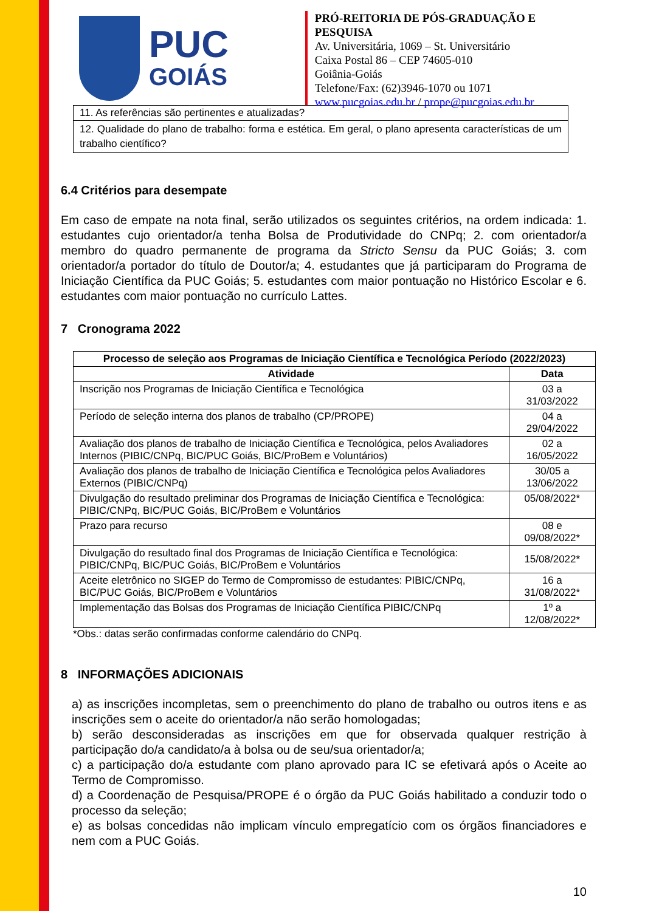PUC
GOIÁS
PRÓ-REITORIA DE PÓS-GRADUAÇÃO E PESQUISA
Av. Universitária, 1069 – St. Universitário
Caixa Postal 86 – CEP 74605-010
Goiânia-Goiás
Telefone/Fax: (62)3946-1070 ou 1071
www.pucgoias.edu.br / prope@pucgoias.edu.br
| 11. As referências são pertinentes e atualizadas? |
| 12. Qualidade do plano de trabalho: forma e estética. Em geral, o plano apresenta características de um trabalho científico? |
6.4 Critérios para desempate
Em caso de empate na nota final, serão utilizados os seguintes critérios, na ordem indicada: 1. estudantes cujo orientador/a tenha Bolsa de Produtividade do CNPq; 2. com orientador/a membro do quadro permanente de programa da Stricto Sensu da PUC Goiás; 3. com orientador/a portador do título de Doutor/a; 4. estudantes que já participaram do Programa de Iniciação Científica da PUC Goiás; 5. estudantes com maior pontuação no Histórico Escolar e 6. estudantes com maior pontuação no currículo Lattes.
7 Cronograma 2022
| Processo de seleção aos Programas de Iniciação Científica e Tecnológica Período (2022/2023) | |
| --- | --- |
| Atividade | Data |
| Inscrição nos Programas de Iniciação Científica e Tecnológica | 03 a 31/03/2022 |
| Período de seleção interna dos planos de trabalho (CP/PROPE) | 04 a 29/04/2022 |
| Avaliação dos planos de trabalho de Iniciação Científica e Tecnológica, pelos Avaliadores Internos (PIBIC/CNPq, BIC/PUC Goiás, BIC/ProBem e Voluntários) | 02 a 16/05/2022 |
| Avaliação dos planos de trabalho de Iniciação Científica e Tecnológica pelos Avaliadores Externos (PIBIC/CNPq) | 30/05 a 13/06/2022 |
| Divulgação do resultado preliminar dos Programas de Iniciação Científica e Tecnológica: PIBIC/CNPq, BIC/PUC Goiás, BIC/ProBem e Voluntários | 05/08/2022* |
| Prazo para recurso | 08 e 09/08/2022* |
| Divulgação do resultado final dos Programas de Iniciação Científica e Tecnológica: PIBIC/CNPq, BIC/PUC Goiás, BIC/ProBem e Voluntários | 15/08/2022* |
| Aceite eletrônico no SIGEP do Termo de Compromisso de estudantes: PIBIC/CNPq, BIC/PUC Goiás, BIC/ProBem e Voluntários | 16 a 31/08/2022* |
| Implementação das Bolsas dos Programas de Iniciação Científica PIBIC/CNPq | 1º a 12/08/2022* |
*Obs.: datas serão confirmadas conforme calendário do CNPq.
8 INFORMAÇÕES ADICIONAIS
a) as inscrições incompletas, sem o preenchimento do plano de trabalho ou outros itens e as inscrições sem o aceite do orientador/a não serão homologadas;
b) serão desconsideradas as inscrições em que for observada qualquer restrição à participação do/a candidato/a à bolsa ou de seu/sua orientador/a;
c) a participação do/a estudante com plano aprovado para IC se efetivará após o Aceite ao Termo de Compromisso.
d) a Coordenação de Pesquisa/PROPE é o órgão da PUC Goiás habilitado a conduzir todo o processo da seleção;
e) as bolsas concedidas não implicam vínculo empregatício com os órgãos financiadores e nem com a PUC Goiás.
10